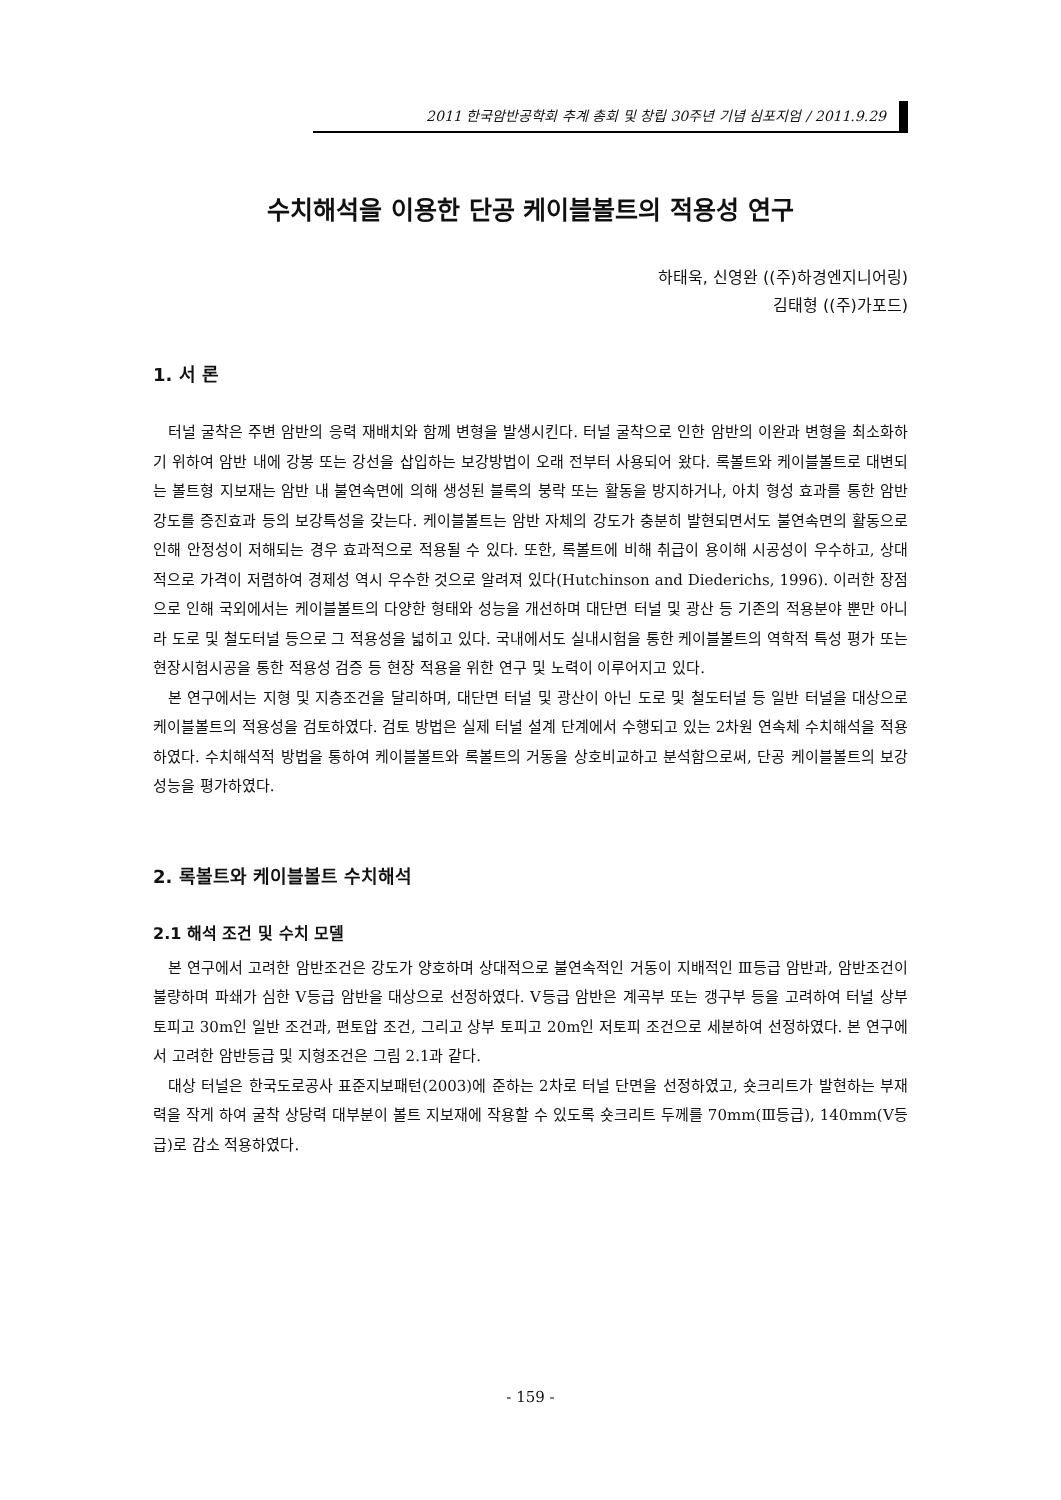2011 한국암반공학회 추계 총회 및 창립 30주년 기념 심포지엄 / 2011.9.29
수치해석을 이용한 단공 케이블볼트의 적용성 연구
하태욱, 신영완 ((주)하경엔지니어링)
김태형 ((주)가포드)
1. 서 론
터널 굴착은 주변 암반의 응력 재배치와 함께 변형을 발생시킨다. 터널 굴착으로 인한 암반의 이완과 변형을 최소화하기 위하여 암반 내에 강봉 또는 강선을 삽입하는 보강방법이 오래 전부터 사용되어 왔다. 록볼트와 케이블볼트로 대변되는 볼트형 지보재는 암반 내 불연속면에 의해 생성된 블록의 붕락 또는 활동을 방지하거나, 아치 형성 효과를 통한 암반 강도를 증진효과 등의 보강특성을 갖는다. 케이블볼트는 암반 자체의 강도가 충분히 발현되면서도 불연속면의 활동으로 인해 안정성이 저해되는 경우 효과적으로 적용될 수 있다. 또한, 록볼트에 비해 취급이 용이해 시공성이 우수하고, 상대적으로 가격이 저렴하여 경제성 역시 우수한 것으로 알려져 있다(Hutchinson and Diederichs, 1996). 이러한 장점으로 인해 국외에서는 케이블볼트의 다양한 형태와 성능을 개선하며 대단면 터널 및 광산 등 기존의 적용분야 뿐만 아니라 도로 및 철도터널 등으로 그 적용성을 넓히고 있다. 국내에서도 실내시험을 통한 케이블볼트의 역학적 특성 평가 또는 현장시험시공을 통한 적용성 검증 등 현장 적용을 위한 연구 및 노력이 이루어지고 있다.
본 연구에서는 지형 및 지층조건을 달리하며, 대단면 터널 및 광산이 아닌 도로 및 철도터널 등 일반 터널을 대상으로 케이블볼트의 적용성을 검토하였다. 검토 방법은 실제 터널 설계 단계에서 수행되고 있는 2차원 연속체 수치해석을 적용하였다. 수치해석적 방법을 통하여 케이블볼트와 록볼트의 거동을 상호비교하고 분석함으로써, 단공 케이블볼트의 보강성능을 평가하였다.
2. 록볼트와 케이블볼트 수치해석
2.1 해석 조건 및 수치 모델
본 연구에서 고려한 암반조건은 강도가 양호하며 상대적으로 불연속적인 거동이 지배적인 Ⅲ등급 암반과, 암반조건이 불량하며 파쇄가 심한 Ⅴ등급 암반을 대상으로 선정하였다. Ⅴ등급 암반은 계곡부 또는 갱구부 등을 고려하여 터널 상부 토피고 30m인 일반 조건과, 편토압 조건, 그리고 상부 토피고 20m인 저토피 조건으로 세분하여 선정하였다. 본 연구에서 고려한 암반등급 및 지형조건은 그림 2.1과 같다.
대상 터널은 한국도로공사 표준지보패턴(2003)에 준하는 2차로 터널 단면을 선정하였고, 숏크리트가 발현하는 부재력을 작게 하여 굴착 상당력 대부분이 볼트 지보재에 작용할 수 있도록 숏크리트 두께를 70mm(Ⅲ등급), 140mm(Ⅴ등급)로 감소 적용하였다.
- 159 -